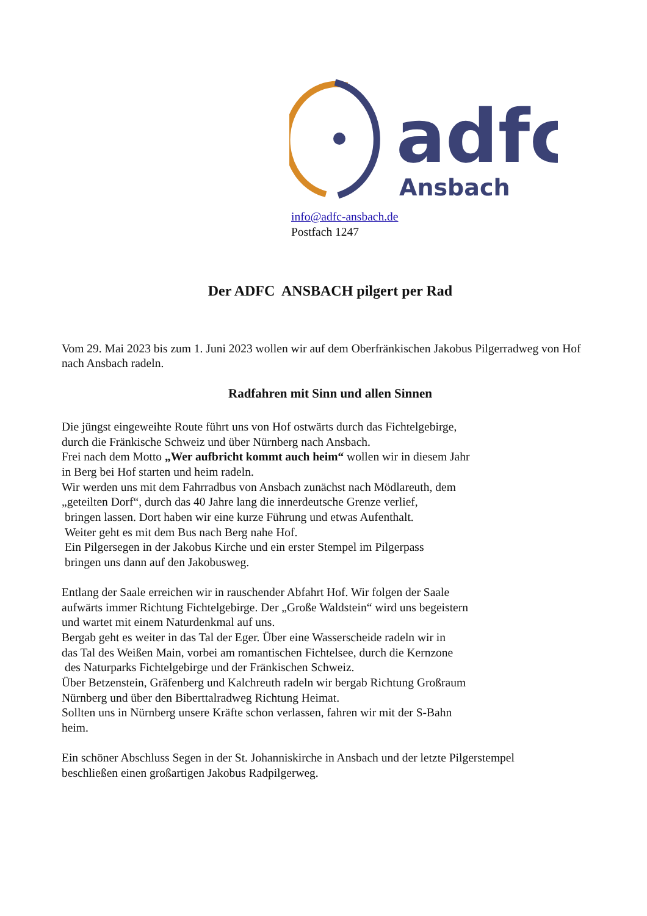adfc
Ansbach
info@adfc-ansbach.de
Postfach 1247
Der ADFC ANSBACH pilgert per Rad
Vom 29. Mai 2023 bis zum 1. Juni 2023 wollen wir auf dem Oberfränkischen Jakobus Pilgerradweg von Hof nach Ansbach radeln.
Radfahren mit Sinn und allen Sinnen
Die jüngst eingeweihte Route führt uns von Hof ostwärts durch das Fichtelgebirge,
durch die Fränkische Schweiz und über Nürnberg nach Ansbach.
Frei nach dem Motto „Wer aufbricht kommt auch heim“ wollen wir in diesem Jahr
in Berg bei Hof starten und heim radeln.
Wir werden uns mit dem Fahrradbus von Ansbach zunächst nach Mödlareuth, dem
„geteilten Dorf“, durch das 40 Jahre lang die innerdeutsche Grenze verlief,
bringen lassen. Dort haben wir eine kurze Führung und etwas Aufenthalt.
Weiter geht es mit dem Bus nach Berg nahe Hof.
Ein Pilgersegen in der Jakobus Kirche und ein erster Stempel im Pilgerpass
bringen uns dann auf den Jakobusweg.
Entlang der Saale erreichen wir in rauschender Abfahrt Hof. Wir folgen der Saale
aufwärts immer Richtung Fichtelgebirge. Der „Große Waldstein“ wird uns begeistern
und wartet mit einem Naturdenkmal auf uns.
Bergab geht es weiter in das Tal der Eger. Über eine Wasserscheide radeln wir in
das Tal des Weißen Main, vorbei am romantischen Fichtelsee, durch die Kernzone
des Naturparks Fichtelgebirge und der Fränkischen Schweiz.
Über Betzenstein, Gräfenberg und Kalchreuth radeln wir bergab Richtung Großraum
Nürnberg und über den Biberttalradweg Richtung Heimat.
Sollten uns in Nürnberg unsere Kräfte schon verlassen, fahren wir mit der S-Bahn
heim.
Ein schöner Abschluss Segen in der St. Johanniskirche in Ansbach und der letzte Pilgerstempel
beschließen einen großartigen Jakobus Radpilgerweg.